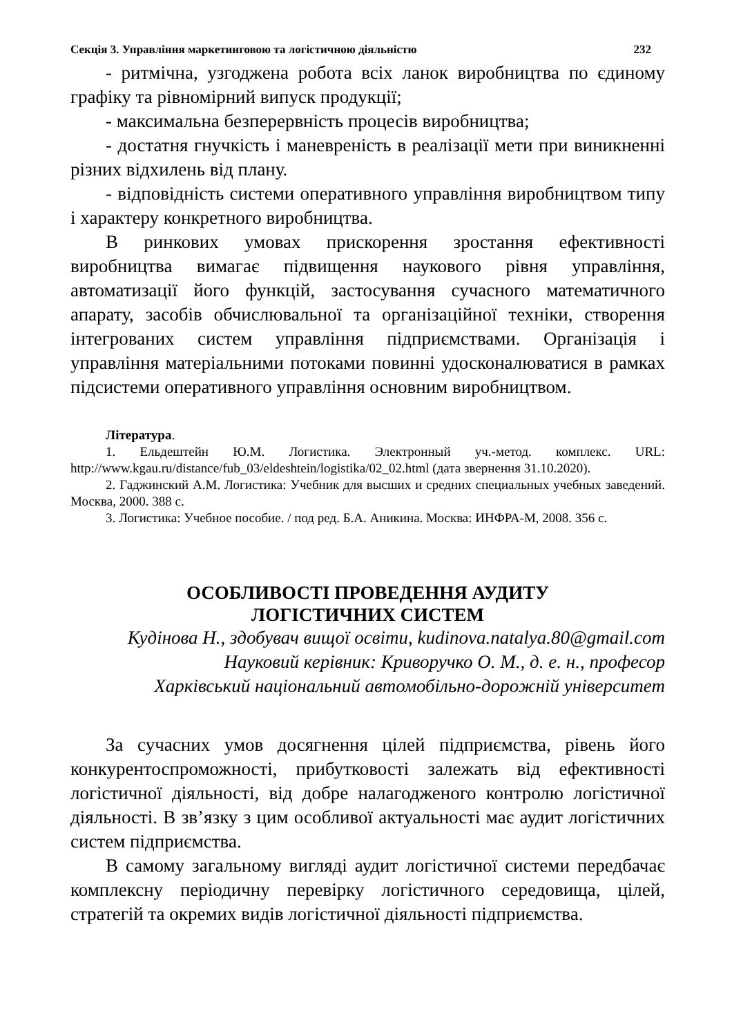Секція 3. Управління маркетинговою та логістичною діяльністю 232
- ритмічна, узгоджена робота всіх ланок виробництва по єдиному графіку та рівномірний випуск продукції;
- максимальна безперервність процесів виробництва;
- достатня гнучкість і маневреність в реалізації мети при виникненні різних відхилень від плану.
- відповідність системи оперативного управління виробництвом типу і характеру конкретного виробництва.
В ринкових умовах прискорення зростання ефективності виробництва вимагає підвищення наукового рівня управління, автоматизації його функцій, застосування сучасного математичного апарату, засобів обчислювальної та організаційної техніки, створення інтегрованих систем управління підприємствами. Організація і управління матеріальними потоками повинні удосконалюватися в рамках підсистеми оперативного управління основним виробництвом.
Література.
1. Ельдештейн Ю.М. Логистика. Электронный уч.-метод. комплекс. URL: http://www.kgau.ru/distance/fub_03/eldeshtein/logistika/02_02.html (дата звернення 31.10.2020).
2. Гаджинский А.М. Логистика: Учебник для высших и средних специальных учебных заведений. Москва, 2000. 388 с.
3. Логистика: Учебное пособие. / под ред. Б.А. Аникина. Москва: ИНФРА-М, 2008. 356 с.
ОСОБЛИВОСТІ ПРОВЕДЕННЯ АУДИТУ
ЛОГІСТИЧНИХ СИСТЕМ
Кудінова Н., здобувач вищої освіти, kudinova.natalya.80@gmail.com
Науковий керівник: Криворучко О. М., д. е. н., професор
Харківський національний автомобільно-дорожній університет
За сучасних умов досягнення цілей підприємства, рівень його конкурентоспроможності, прибутковості залежать від ефективності логістичної діяльності, від добре налагодженого контролю логістичної діяльності. В зв’язку з цим особливої актуальності має аудит логістичних систем підприємства.
В самому загальному вигляді аудит логістичної системи передбачає комплексну періодичну перевірку логістичного середовища, цілей, стратегій та окремих видів логістичної діяльності підприємства.